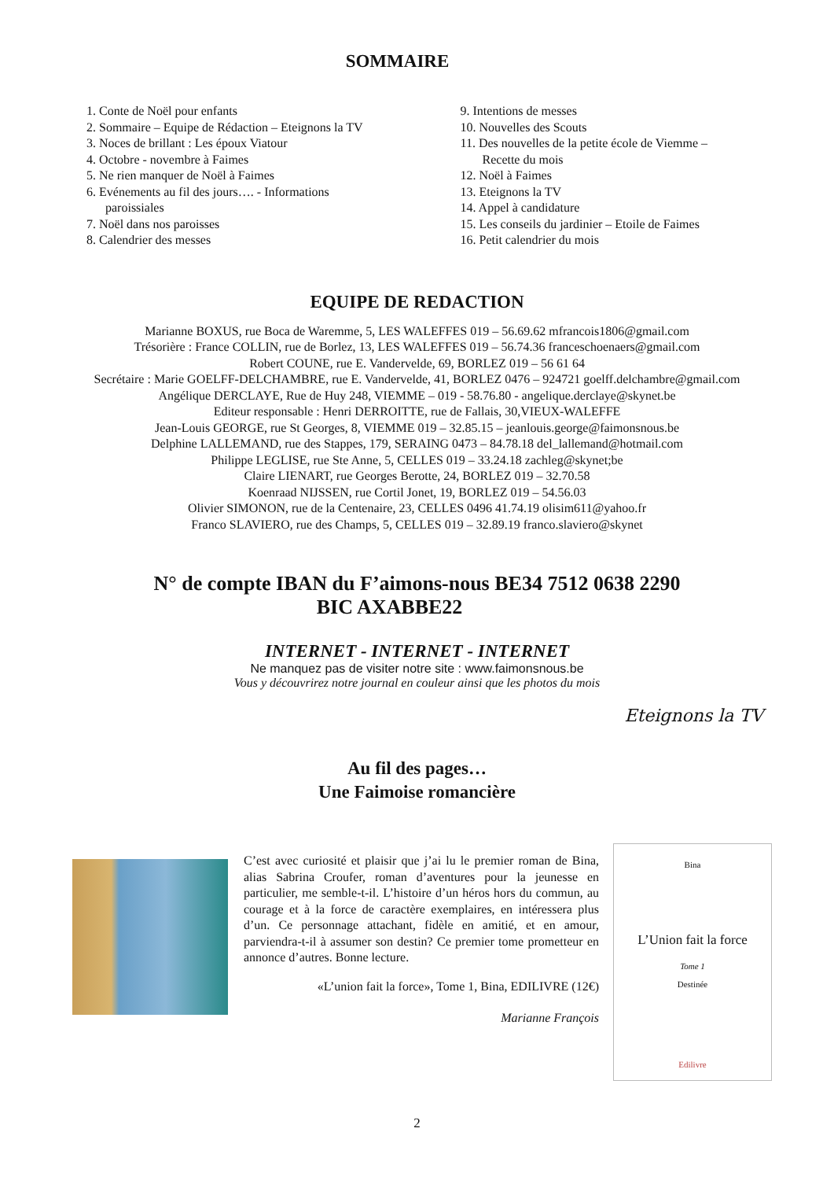SOMMAIRE
1. Conte de Noël pour enfants
2. Sommaire – Equipe de Rédaction – Eteignons la TV
3. Noces de brillant : Les époux Viatour
4. Octobre - novembre à Faimes
5. Ne rien manquer de Noël à Faimes
6. Evénements au fil des jours…. - Informations
paroissiales
7. Noël dans nos paroisses
8. Calendrier des messes
9. Intentions de messes
10. Nouvelles des Scouts
11. Des nouvelles de la petite école de Viemme –
Recette du mois
12. Noël à Faimes
13. Eteignons la TV
14. Appel à candidature
15. Les conseils du jardinier – Etoile de Faimes
16. Petit calendrier du mois
EQUIPE DE REDACTION
Marianne BOXUS, rue Boca de Waremme, 5, LES WALEFFES 019 – 56.69.62 mfrancois1806@gmail.com
Trésorière : France COLLIN, rue de Borlez, 13, LES WALEFFES 019 – 56.74.36 franceschoenaers@gmail.com
Robert COUNE, rue E. Vandervelde, 69, BORLEZ 019 – 56 61 64
Secrétaire : Marie GOELFF-DELCHAMBRE, rue E. Vandervelde, 41, BORLEZ 0476 – 924721 goelff.delchambre@gmail.com
Angélique DERCLAYE, Rue de Huy 248, VIEMME – 019 - 58.76.80 - angelique.derclaye@skynet.be
Editeur responsable : Henri DERROITTE, rue de Fallais, 30,VIEUX-WALEFFE
Jean-Louis GEORGE, rue St Georges, 8, VIEMME 019 – 32.85.15 – jeanlouis.george@faimonsnous.be
Delphine LALLEMAND, rue des Stappes, 179, SERAING 0473 – 84.78.18 del_lallemand@hotmail.com
Philippe LEGLISE, rue Ste Anne, 5, CELLES 019 – 33.24.18 zachleg@skynet;be
Claire LIENART, rue Georges Berotte, 24, BORLEZ 019 – 32.70.58
Koenraad NIJSSEN, rue Cortil Jonet, 19, BORLEZ 019 – 54.56.03
Olivier SIMONON, rue de la Centenaire, 23, CELLES 0496 41.74.19 olisim611@yahoo.fr
Franco SLAVIERO, rue des Champs, 5, CELLES 019 – 32.89.19 franco.slaviero@skynet
N° de compte IBAN du F’aimons-nous BE34 7512 0638 2290
BIC AXABBE22
INTERNET - INTERNET - INTERNET
Ne manquez pas de visiter notre site : www.faimonsnous.be
Vous y découvrirez notre journal en couleur ainsi que les photos du mois
Eteignons la TV
Au fil des pages…
Une Faimoise romancière
C’est avec curiosité et plaisir que j’ai lu le premier roman de Bina, alias Sabrina Croufer, roman d’aventures pour la jeunesse en particulier, me semble-t-il. L’histoire d’un héros hors du commun, au courage et à la force de caractère exemplaires, en intéressera plus d’un. Ce personnage attachant, fidèle en amitié, et en amour, parviendra-t-il à assumer son destin? Ce premier tome prometteur en annonce d’autres. Bonne lecture.
«L’union fait la force», Tome 1, Bina, EDILIVRE (12€)
Marianne François
Bina
L’Union fait la force
Tome 1
Destinée
Edilivre
2